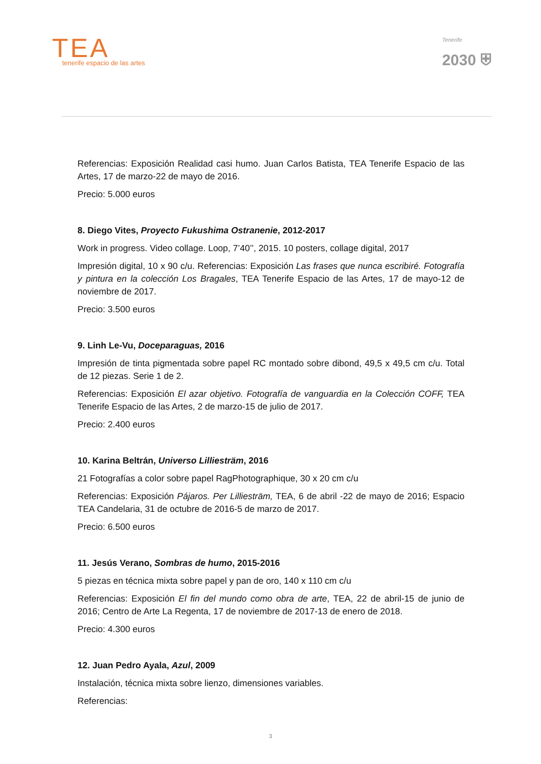TEA
tenerife espacio de las artes
Tenerife
2030 ⛨
Referencias: Exposición Realidad casi humo. Juan Carlos Batista, TEA Tenerife Espacio de las Artes, 17 de marzo-22 de mayo de 2016.
Precio: 5.000 euros
8. Diego Vites, Proyecto Fukushima Ostranenie, 2012-2017
Work in progress. Video collage. Loop, 7’40’’, 2015. 10 posters, collage digital, 2017
Impresión digital, 10 x 90 c/u. Referencias: Exposición Las frases que nunca escribiré. Fotografía y pintura en la colección Los Bragales, TEA Tenerife Espacio de las Artes, 17 de mayo-12 de noviembre de 2017.
Precio: 3.500 euros
9. Linh Le-Vu, Doceparaguas, 2016
Impresión de tinta pigmentada sobre papel RC montado sobre dibond, 49,5 x 49,5 cm c/u. Total de 12 piezas. Serie 1 de 2.
Referencias: Exposición El azar objetivo. Fotografía de vanguardia en la Colección COFF, TEA Tenerife Espacio de las Artes, 2 de marzo-15 de julio de 2017.
Precio: 2.400 euros
10. Karina Beltrán, Universo Lilliesträm, 2016
21 Fotografías a color sobre papel RagPhotographique, 30 x 20 cm c/u
Referencias: Exposición Pájaros. Per Lilliesträm, TEA, 6 de abril -22 de mayo de 2016; Espacio TEA Candelaria, 31 de octubre de 2016-5 de marzo de 2017.
Precio: 6.500 euros
11. Jesús Verano, Sombras de humo, 2015-2016
5 piezas en técnica mixta sobre papel y pan de oro, 140 x 110 cm c/u
Referencias: Exposición El fin del mundo como obra de arte, TEA, 22 de abril-15 de junio de 2016; Centro de Arte La Regenta, 17 de noviembre de 2017-13 de enero de 2018.
Precio: 4.300 euros
12. Juan Pedro Ayala, Azul, 2009
Instalación, técnica mixta sobre lienzo, dimensiones variables.
Referencias:
3